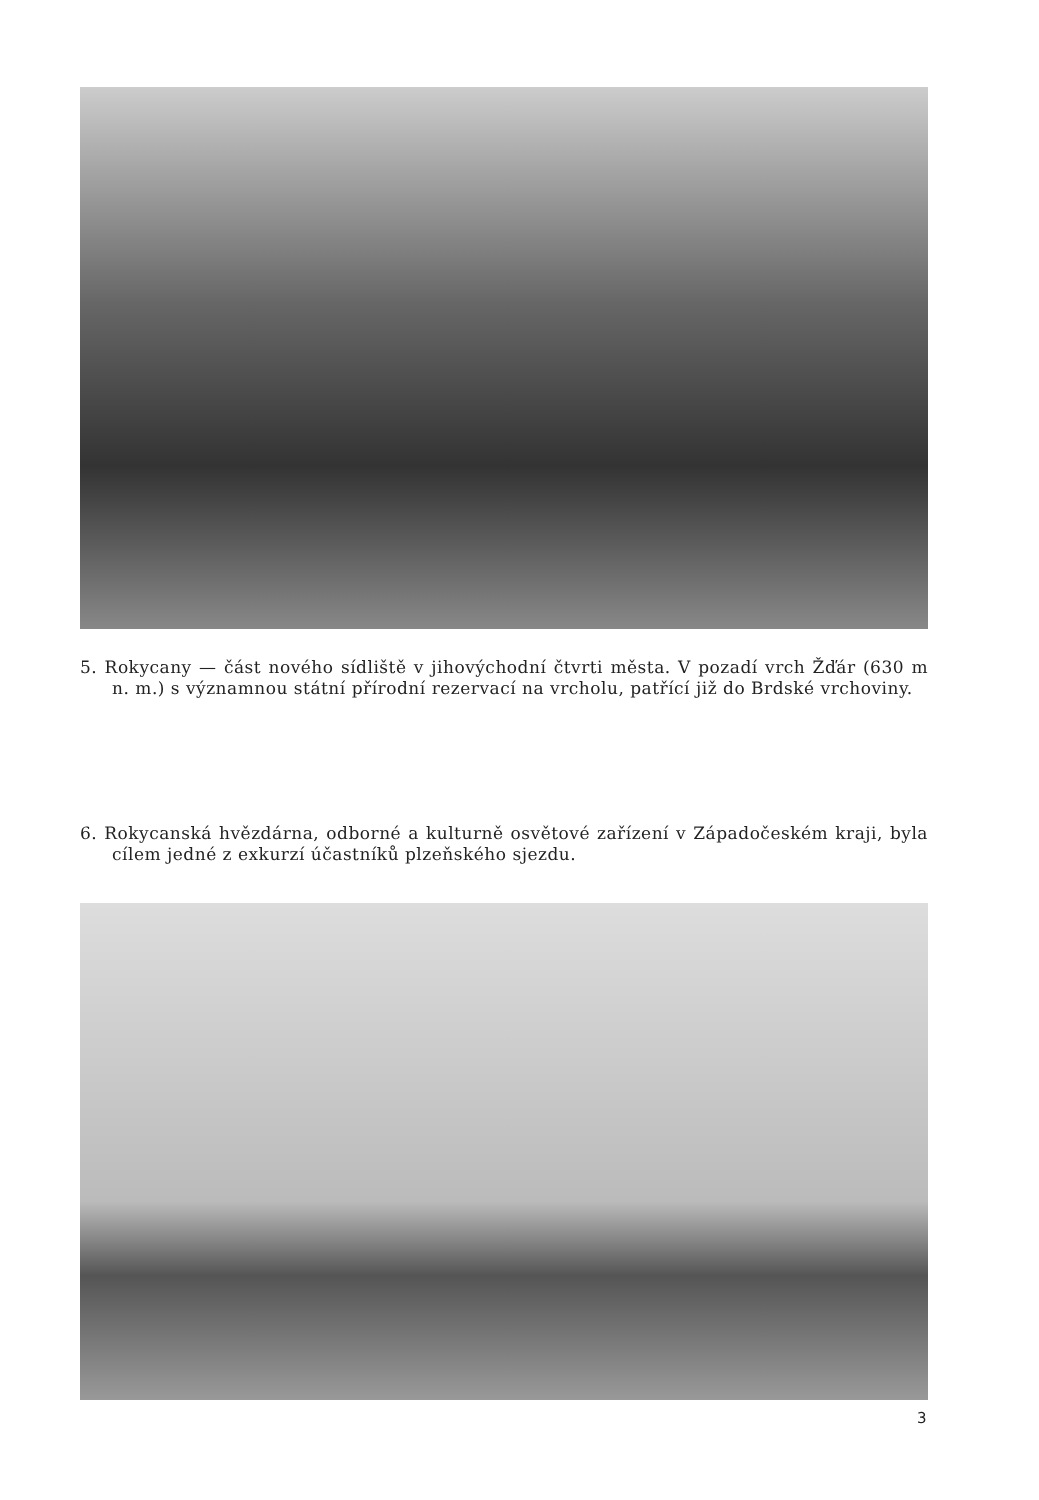5. Rokycany — část nového sídliště v jihovýchodní čtvrti města. V pozadí vrch Žďár (630 m n. m.) s významnou státní přírodní rezervací na vrcholu, patřící již do Brdské vrchoviny.
6. Rokycanská hvězdárna, odborné a kulturně osvětové zařízení v Západočeském kraji, byla cílem jedné z exkurzí účastníků plzeňského sjezdu.
3